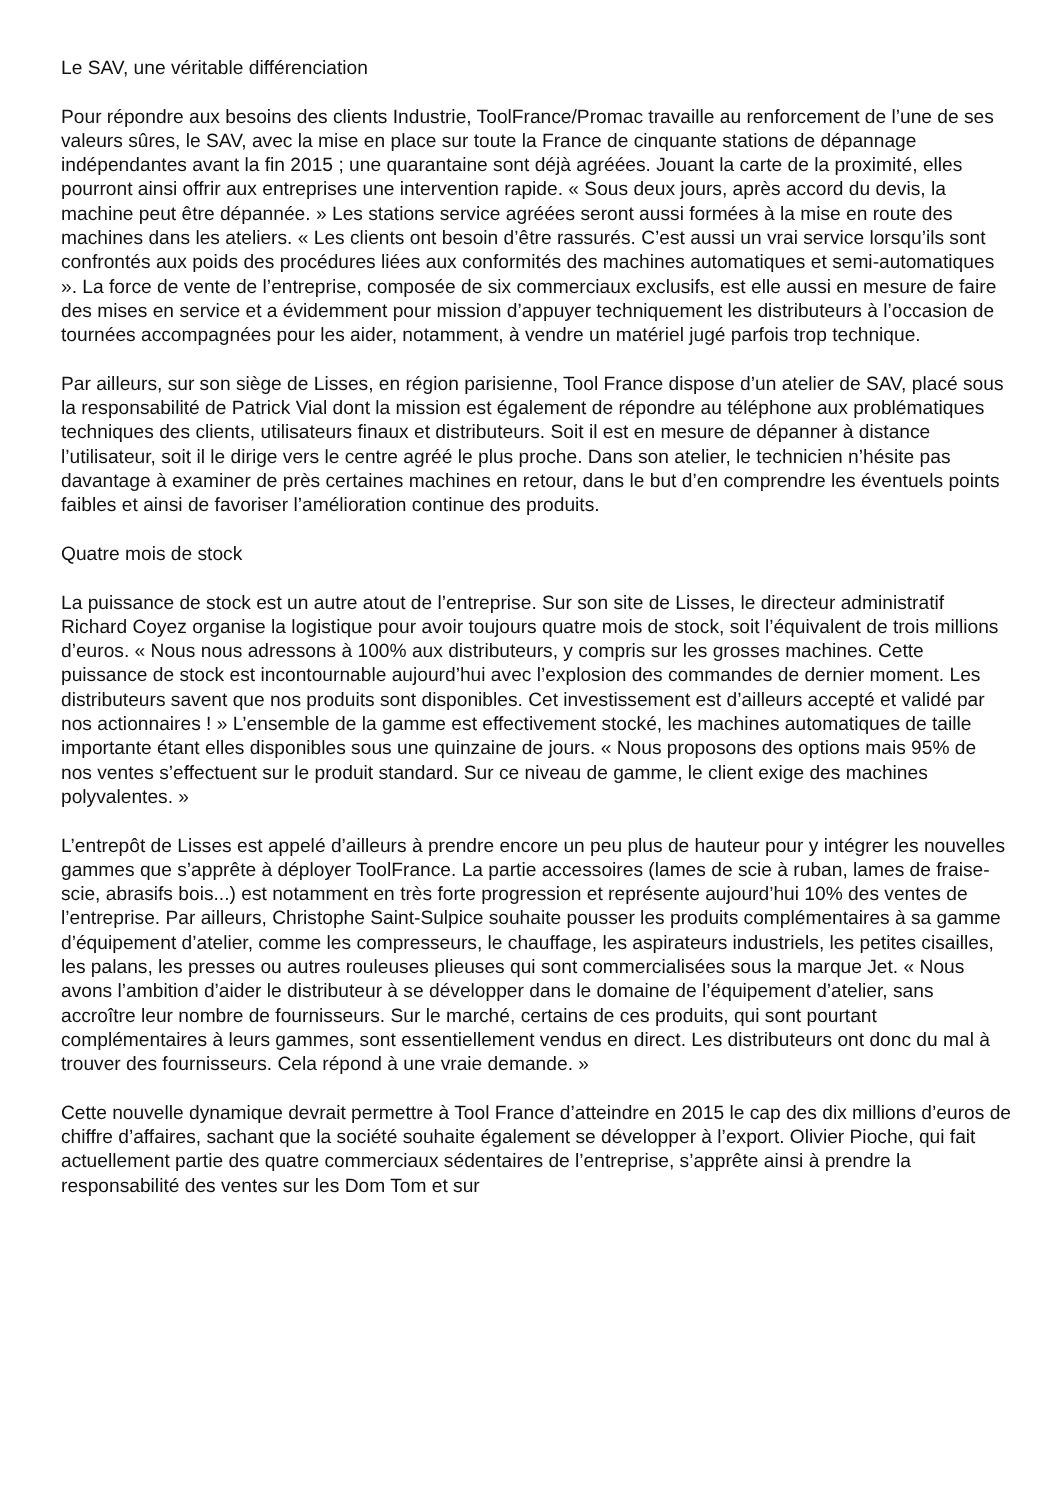Le SAV, une véritable différenciation
Pour répondre aux besoins des clients Industrie, ToolFrance/Promac travaille au renforcement de l’une de ses valeurs sûres, le SAV, avec la mise en place sur toute la France de cinquante stations de dépannage indépendantes avant la fin 2015 ; une quarantaine sont déjà agréées. Jouant la carte de la proximité, elles pourront ainsi offrir aux entreprises une intervention rapide. « Sous deux jours, après accord du devis, la machine peut être dépannée. » Les stations service agréées seront aussi formées à la mise en route des machines dans les ateliers. « Les clients ont besoin d’être rassurés. C’est aussi un vrai service lorsqu’ils sont confrontés aux poids des procédures liées aux conformités des machines automatiques et semi-automatiques ». La force de vente de l’entreprise, composée de six commerciaux exclusifs, est elle aussi en mesure de faire des mises en service et a évidemment pour mission d’appuyer techniquement les distributeurs à l’occasion de tournées accompagnées pour les aider, notamment, à vendre un matériel jugé parfois trop technique.
Par ailleurs, sur son siège de Lisses, en région parisienne, Tool France dispose d’un atelier de SAV, placé sous la responsabilité de Patrick Vial dont la mission est également de répondre au téléphone aux problématiques techniques des clients, utilisateurs finaux et distributeurs. Soit il est en mesure de dépanner à distance l’utilisateur, soit il le dirige vers le centre agréé le plus proche. Dans son atelier, le technicien n’hésite pas davantage à examiner de près certaines machines en retour, dans le but d’en comprendre les éventuels points faibles et ainsi de favoriser l’amélioration continue des produits.
Quatre mois de stock
La puissance de stock est un autre atout de l’entreprise. Sur son site de Lisses, le directeur administratif Richard Coyez organise la logistique pour avoir toujours quatre mois de stock, soit l’équivalent de trois millions d’euros. « Nous nous adressons à 100% aux distributeurs, y compris sur les grosses machines. Cette puissance de stock est incontournable aujourd’hui avec l’explosion des commandes de dernier moment. Les distributeurs savent que nos produits sont disponibles. Cet investissement est d’ailleurs accepté et validé par nos actionnaires ! » L’ensemble de la gamme est effectivement stocké, les machines automatiques de taille importante étant elles disponibles sous une quinzaine de jours. « Nous proposons des options mais 95% de nos ventes s’effectuent sur le produit standard. Sur ce niveau de gamme, le client exige des machines polyvalentes. »
L’entrepôt de Lisses est appelé d’ailleurs à prendre encore un peu plus de hauteur pour y intégrer les nouvelles gammes que s’apprête à déployer ToolFrance. La partie accessoires (lames de scie à ruban, lames de fraise-scie, abrasifs bois...) est notamment en très forte progression et représente aujourd’hui 10% des ventes de l’entreprise. Par ailleurs, Christophe Saint-Sulpice souhaite pousser les produits complémentaires à sa gamme d’équipement d’atelier, comme les compresseurs, le chauffage, les aspirateurs industriels, les petites cisailles, les palans, les presses ou autres rouleuses plieuses qui sont commercialisées sous la marque Jet. « Nous avons l’ambition d’aider le distributeur à se développer dans le domaine de l’équipement d’atelier, sans accroître leur nombre de fournisseurs. Sur le marché, certains de ces produits, qui sont pourtant complémentaires à leurs gammes, sont essentiellement vendus en direct. Les distributeurs ont donc du mal à trouver des fournisseurs. Cela répond à une vraie demande. »
Cette nouvelle dynamique devrait permettre à Tool France d’atteindre en 2015 le cap des dix millions d’euros de chiffre d’affaires, sachant que la société souhaite également se développer à l’export. Olivier Pioche, qui fait actuellement partie des quatre commerciaux sédentaires de l’entreprise, s’apprête ainsi à prendre la responsabilité des ventes sur les Dom Tom et sur